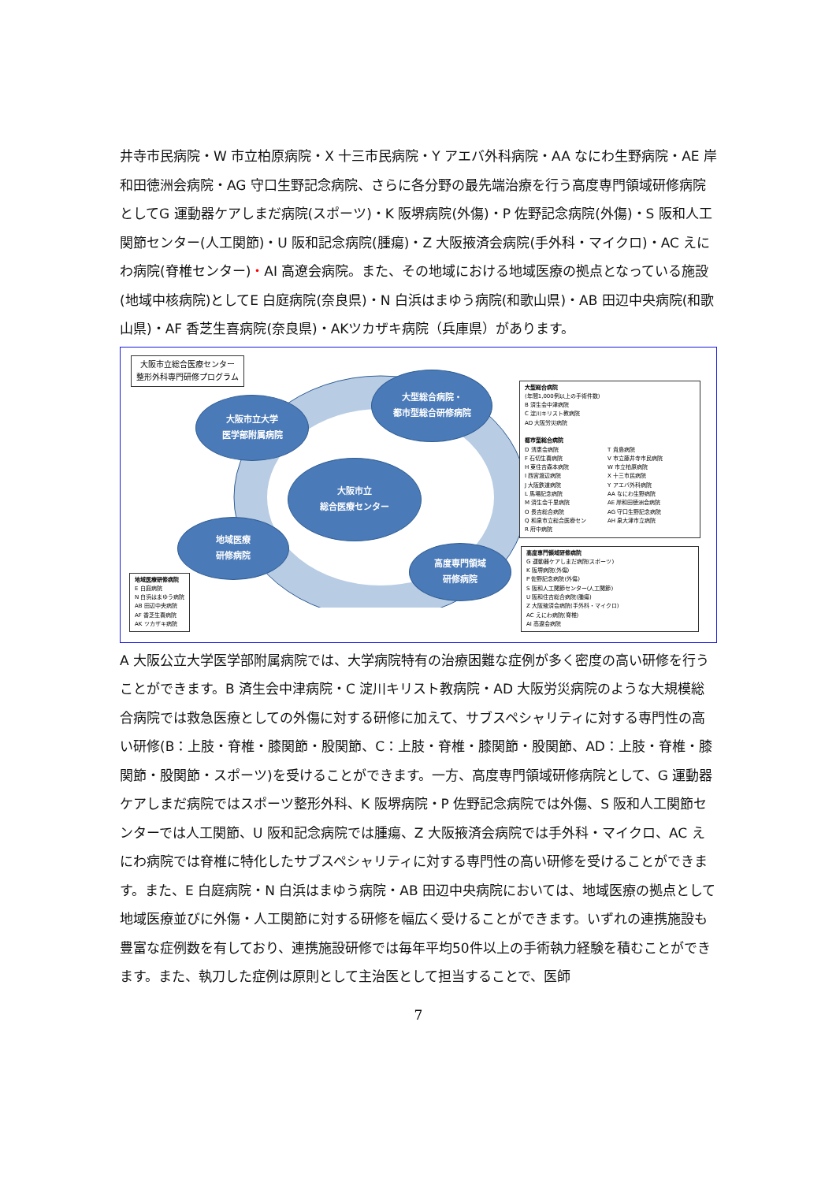井寺市民病院・W 市立柏原病院・X 十三市民病院・Y アエバ外科病院・AA なにわ生野病院・AE 岸和田徳洲会病院・AG 守口生野記念病院、さらに各分野の最先端治療を行う高度専門領域研修病院としてG 運動器ケアしまだ病院(スポーツ)・K 阪堺病院(外傷)・P 佐野記念病院(外傷)・S 阪和人工関節センター(人工関節)・U 阪和記念病院(腫瘍)・Z 大阪掖済会病院(手外科・マイクロ)・AC えにわ病院(脊椎センター)・AI 高遼会病院。また、その地域における地域医療の拠点となっている施設(地域中核病院)としてE 白庭病院(奈良県)・N 白浜はまゆう病院(和歌山県)・AB 田辺中央病院(和歌山県)・AF 香芝生喜病院(奈良県)・AKツカザキ病院（兵庫県）があります。
大阪市立総合医療センター
整形外科専門研修プログラム
大阪市立大学
医学部附属病院
大型総合病院・
都市型総合研修病院
大阪市立
総合医療センター
地域医療
研修病院
高度専門領域
研修病院
地域医療研修病院
E 白庭病院
N 白浜はまゆう病院
AB 田辺中央病院
AF 香芝生喜病院
AK ツカザキ病院
大型総合病院
(年間1,000例以上の手術件数)
B 済生会中津病院
C 淀川キリスト教病院
AD 大阪労災病院
都市型総合病院
D 清恵会病院
F 石切生喜病院
H 東住吉森本病院
I 西宮渡辺病院
J 大阪鉄道病院
L 馬場記念病院
M 済生会千里病院
O 長吉総合病院
Q 和泉市立総合医療セン
R 府中病院
T 貴島病院
V 市立藤井寺市民病院
W 市立柏原病院
X 十三市民病院
Y アエバ外科病院
AA なにわ生野病院
AE 岸和田徳洲会病院
AG 守口生野記念病院
AH 泉大津市立病院
高度専門領域研修病院
G 運動器ケアしまだ病院(スポーツ)
K 阪堺病院(外傷)
P 佐野記念病院(外傷)
S 阪和人工関節センター(人工関節)
U 阪和住吉総合病院(腫瘍)
Z 大阪掖済会病院(手外科・マイクロ)
AC えにわ病院(脊椎)
AI 高遼会病院
A 大阪公立大学医学部附属病院では、大学病院特有の治療困難な症例が多く密度の高い研修を行うことができます。B 済生会中津病院・C 淀川キリスト教病院・AD 大阪労災病院のような大規模総合病院では救急医療としての外傷に対する研修に加えて、サブスペシャリティに対する専門性の高い研修(B：上肢・脊椎・膝関節・股関節、C：上肢・脊椎・膝関節・股関節、AD：上肢・脊椎・膝関節・股関節・スポーツ)を受けることができます。一方、高度専門領域研修病院として、G 運動器ケアしまだ病院ではスポーツ整形外科、K 阪堺病院・P 佐野記念病院では外傷、S 阪和人工関節センターでは人工関節、U 阪和記念病院では腫瘍、Z 大阪掖済会病院では手外科・マイクロ、AC えにわ病院では脊椎に特化したサブスペシャリティに対する専門性の高い研修を受けることができます。また、E 白庭病院・N 白浜はまゆう病院・AB 田辺中央病院においては、地域医療の拠点として地域医療並びに外傷・人工関節に対する研修を幅広く受けることができます。いずれの連携施設も豊富な症例数を有しており、連携施設研修では毎年平均50件以上の手術執力経験を積むことができます。また、執刀した症例は原則として主治医として担当することで、医師
7